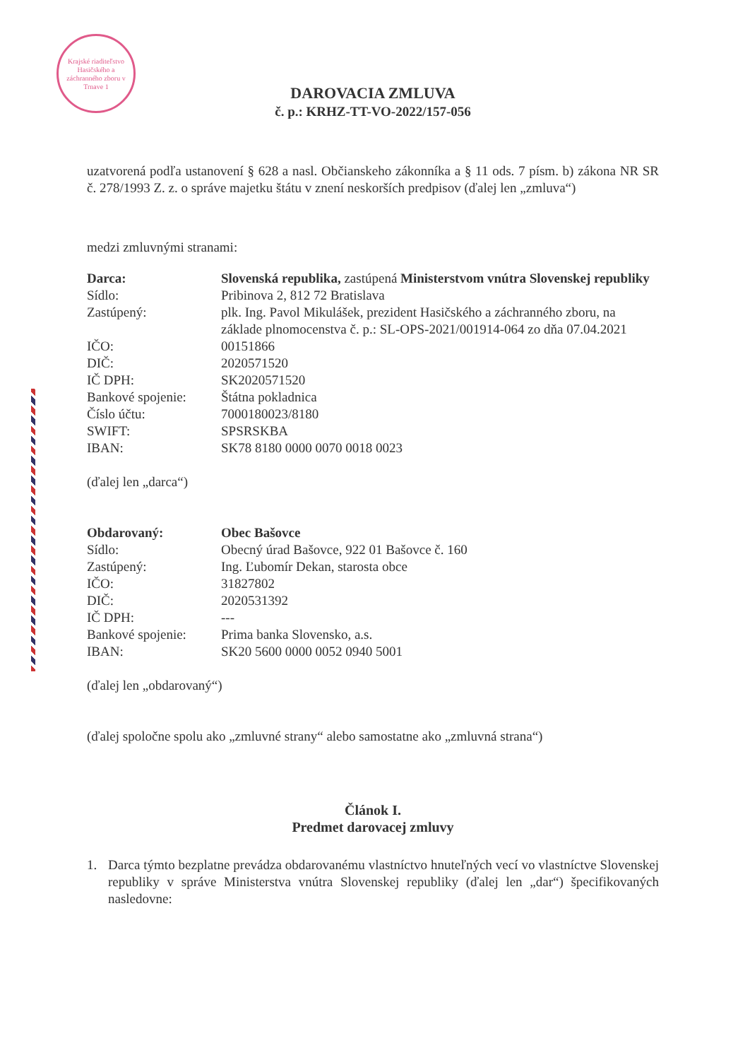Krajské riaditeľstvo Hasičského a záchranného zboru v Trnave 1
DAROVACIA ZMLUVA
č. p.: KRHZ-TT-VO-2022/157-056
uzatvorená podľa ustanovení § 628 a nasl. Občianskeho zákonníka a § 11 ods. 7 písm. b) zákona NR SR č. 278/1993 Z. z. o správe majetku štátu v znení neskorších predpisov (ďalej len „zmluva“)
medzi zmluvnými stranami:
| Darca: | Slovenská republika, zastúpená Ministerstvom vnútra Slovenskej republiky |
| Sídlo: | Pribinova 2, 812 72 Bratislava |
| Zastúpený: | plk. Ing. Pavol Mikulášek, prezident Hasičského a záchranného zboru, na základe plnomocenstva č. p.: SL-OPS-2021/001914-064 zo dňa 07.04.2021 |
| IČO: | 00151866 |
| DIČ: | 2020571520 |
| IČ DPH: | SK2020571520 |
| Bankové spojenie: | Štátna pokladnica |
| Číslo účtu: | 7000180023/8180 |
| SWIFT: | SPSRSKBA |
| IBAN: | SK78 8180 0000 0070 0018 0023 |
(ďalej len „darca“)
| Obdarovaný: | Obec Bašovce |
| Sídlo: | Obecný úrad Bašovce, 922 01 Bašovce č. 160 |
| Zastúpený: | Ing. Ľubomír Dekan, starosta obce |
| IČO: | 31827802 |
| DIČ: | 2020531392 |
| IČ DPH: | --- |
| Bankové spojenie: | Prima banka Slovensko, a.s. |
| IBAN: | SK20 5600 0000 0052 0940 5001 |
(ďalej len „obdarovaný“)
(ďalej spoločne spolu ako „zmluvné strany“ alebo samostatne ako „zmluvná strana“)
Článok I.
Predmet darovacej zmluvy
1. Darca týmto bezplatne prevádza obdarovanému vlastníctvo hnuteľných vecí vo vlastníctve Slovenskej republiky v správe Ministerstva vnútra Slovenskej republiky (ďalej len „dar“) špecifikovaných nasledovne: